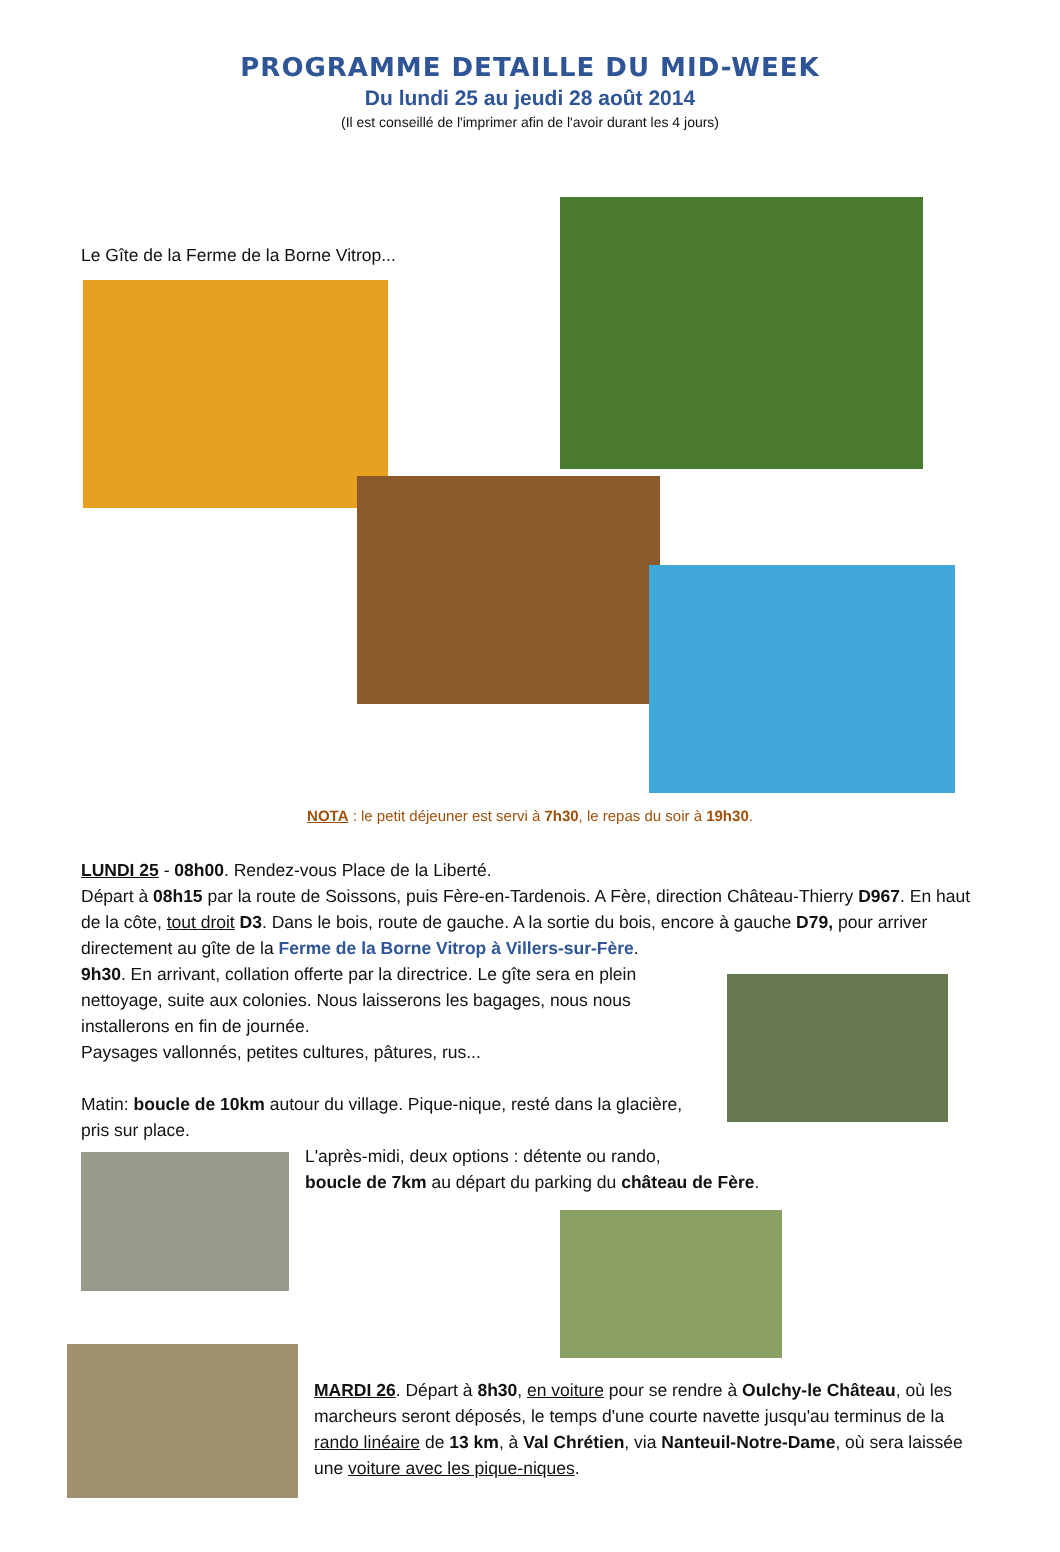PROGRAMME DETAILLE DU MID-WEEK
Du lundi 25 au jeudi 28 août 2014
(Il est conseillé de l'imprimer afin de l'avoir durant les 4 jours)
Le Gîte de la Ferme de la Borne Vitrop...
NOTA : le petit déjeuner est servi à 7h30, le repas du soir à 19h30.
LUNDI 25 - 08h00. Rendez-vous Place de la Liberté.
Départ à 08h15 par la route de Soissons, puis Fère-en-Tardenois. A Fère, direction Château-Thierry D967. En haut de la côte, tout droit D3. Dans le bois, route de gauche. A la sortie du bois, encore à gauche D79, pour arriver directement au gîte de la Ferme de la Borne Vitrop à Villers-sur-Fère.
9h30. En arrivant, collation offerte par la directrice. Le gîte sera en plein nettoyage, suite aux colonies. Nous laisserons les bagages, nous nous installerons en fin de journée.
Paysages vallonnés, petites cultures, pâtures, rus...
Matin: boucle de 10km autour du village. Pique-nique, resté dans la glacière, pris sur place.
L'après-midi, deux options : détente ou rando,
boucle de 7km au départ du parking du château de Fère.
MARDI 26. Départ à 8h30, en voiture pour se rendre à Oulchy-le Château, où les marcheurs seront déposés, le temps d'une courte navette jusqu'au terminus de la rando linéaire de 13 km, à Val Chrétien, via Nanteuil-Notre-Dame, où sera laissée une voiture avec les pique-niques.